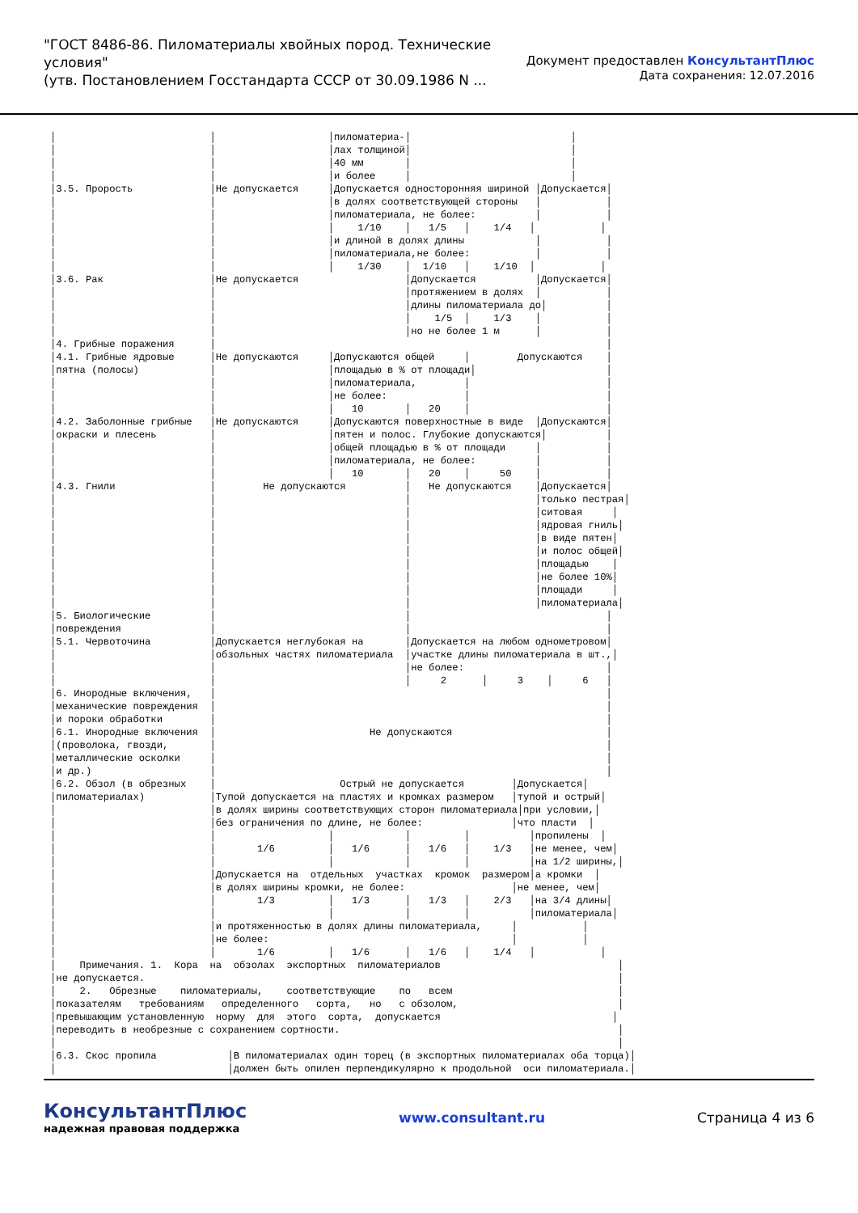"ГОСТ 8486-86. Пиломатериалы хвойных пород. Технические условия"
(утв. Постановлением Госстандарта СССР от 30.09.1986 N ...
Документ предоставлен КонсультантПлюс
Дата сохранения: 12.07.2016
│                          │                   │пиломатериа-│                           │
│                          │                   │лах толщиной│                           │
│                          │                   │40 мм       │                           │
│                          │                   │и более     │                           │
│3.5. Прорость             │Не допускается     │Допускается односторонняя шириной │Допускается│
│                          │                   │в долях соответствующей стороны   │           │
│                          │                   │пиломатериала, не более:          │           │
│                          │                   │    1/10    │   1/5   │    1/4   │           │
│                          │                   │и длиной в долях длины            │           │
│                          │                   │пиломатериала,не более:           │           │
│                          │                   │    1/30    │  1/10   │    1/10  │           │
│3.6. Рак                  │Не допускается                  │Допускается          │Допускается│
│                          │                                │протяжением в долях  │           │
│                          │                                │длины пиломатериала до│          │
│                          │                                │    1/5  │    1/3    │           │
│                          │                                │но не более 1 м      │           │
│4. Грибные поражения      │                                                                  │
│4.1. Грибные ядровые      │Не допускаются     │Допускаются общей     │        Допускаются    │
│пятна (полосы)            │                   │площадью в % от площади│                      │
│                          │                   │пиломатериала,        │                       │
│                          │                   │не более:             │                       │
│                          │                   │   10       │   20    │                       │
│4.2. Заболонные грибные   │Не допускаются     │Допускаются поверхностные в виде  │Допускаются│
│окраски и плесень         │                   │пятен и полос. Глубокие допускаются│          │
│                          │                   │общей площадью в % от площади     │           │
│                          │                   │пиломатериала, не более:          │           │
│                          │                   │   10       │   20    │     50    │           │
│4.3. Гнили                │        Не допускаются          │   Не допускаются    │Допускается│
│                          │                                │                     │только пестрая│
│                          │                                │                     │ситовая     │
│                          │                                │                     │ядровая гниль│
│                          │                                │                     │в виде пятен│
│                          │                                │                     │и полос общей│
│                          │                                │                     │площадью    │
│                          │                                │                     │не более 10%│
│                          │                                │                     │площади     │
│                          │                                │                     │пиломатериала│
│5. Биологические          │                                │                                 │
│повреждения               │                                │                                 │
│5.1. Червоточина          │Допускается неглубокая на       │Допускается на любом однометровом│
│                          │обзольных частях пиломатериала  │участке длины пиломатериала в шт.,│
│                          │                                │не более:                        │
│                          │                                │     2      │     3    │     6   │
│6. Инородные включения,   │                                                                  │
│механические повреждения  │                                                                  │
│и пороки обработки        │                                                                  │
│6.1. Инородные включения  │                          Не допускаются                          │
│(проволока, гвозди,       │                                                                  │
│металлические осколки     │                                                                  │
│и др.)                    │                                                                  │
│6.2. Обзол (в обрезных    │                     Острый не допускается        │Допускается│
│пиломатериалах)           │Тупой допускается на пластях и кромках размером   │тупой и острый│
│                          │в долях ширины соответствующих сторон пиломатериала│при условии,│
│                          │без ограничения по длине, не более:               │что пласти  │
│                          │                   │            │         │          │пропилены  │
│                          │       1/6         │   1/6      │   1/6   │    1/3   │не менее, чем│
│                          │                   │            │         │          │на 1/2 ширины,│
│                          │Допускается на  отдельных  участках  кромок  размером│а кромки  │
│                          │в долях ширины кромки, не более:                  │не менее, чем│
│                          │       1/3         │   1/3      │   1/3   │    2/3   │на 3/4 длины│
│                          │                   │            │         │          │пиломатериала│
│                          │и протяженностью в долях длины пиломатериала,     │           │
│                          │не более:                                         │           │
│                          │       1/6         │   1/6      │   1/6   │    1/4   │           │
│    Примечания. 1.  Кора  на  обзолах  экспортных  пиломатериалов                              │
│не допускается.                                                                                │
│    2.   Обрезные    пиломатериалы,    соответствующие    по   всем                            │
│показателям   требованиям   определенного   сорта,   но   с обзолом,                           │
│превышающим установленную  норму  для  этого  сорта,  допускается                             │
│переводить в необрезные с сохранением сортности.                                               │
│                                                                                               │
│6.3. Скос пропила            │В пиломатериалах один торец (в экспортных пиломатериалах оба торца)│
│                             │должен быть опилен перпендикулярно к продольной  оси пиломатериала.│
КонсультантПлюс
надежная правовая поддержка
www.consultant.ru Страница 4 из 6